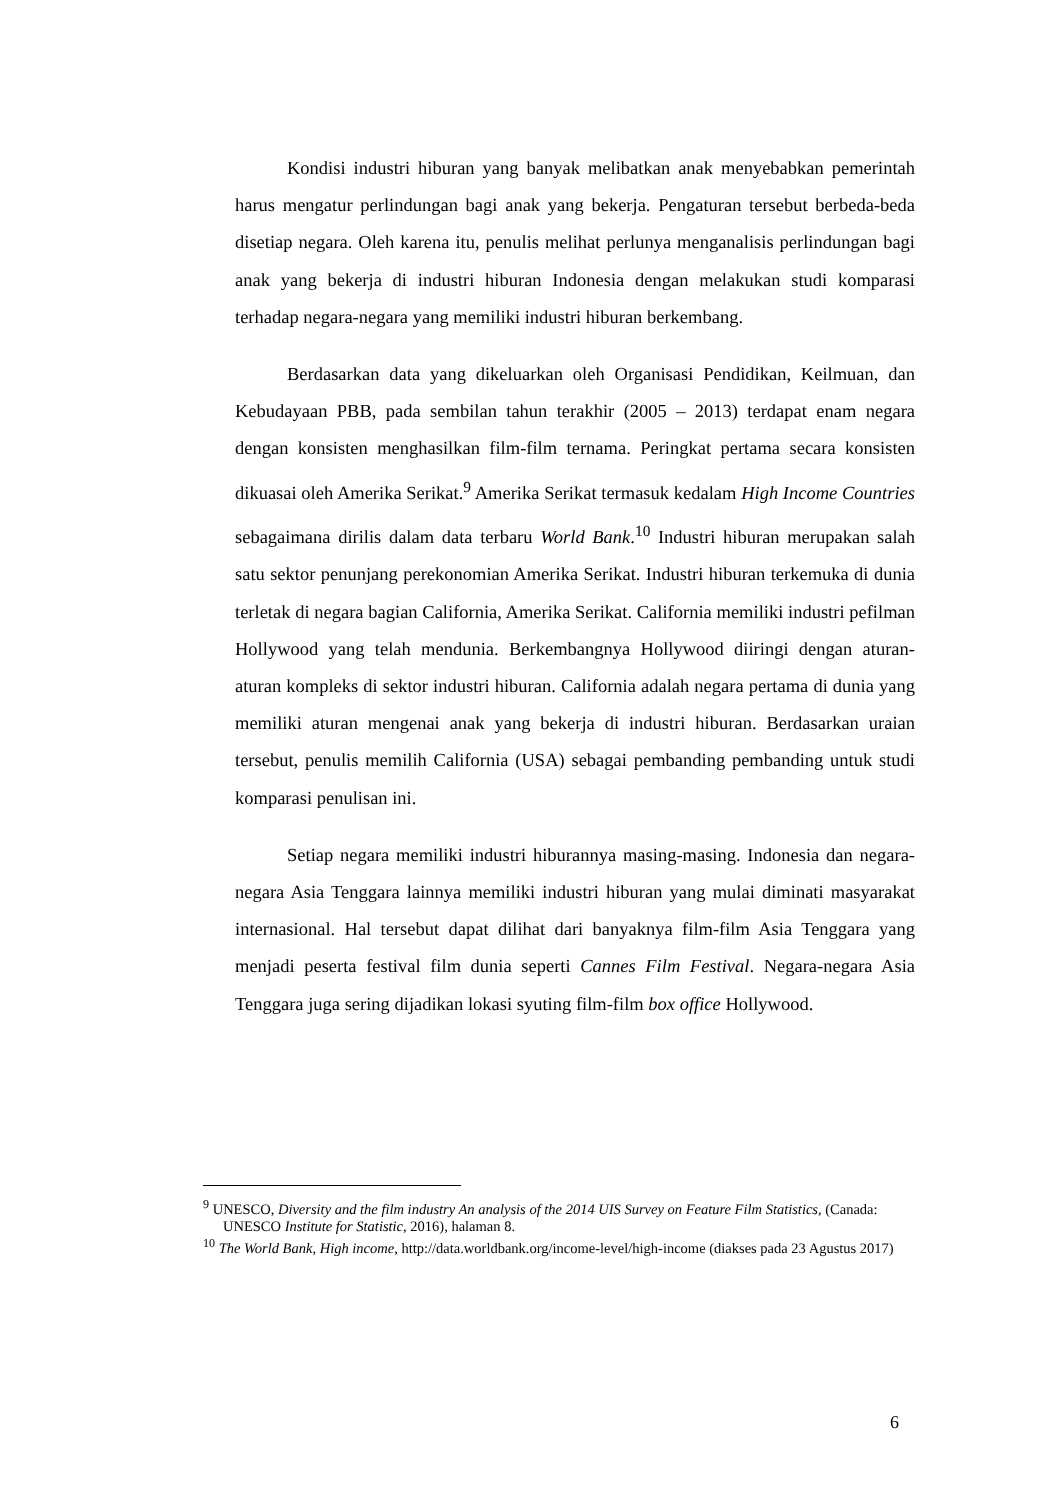Kondisi industri hiburan yang banyak melibatkan anak menyebabkan pemerintah harus mengatur perlindungan bagi anak yang bekerja. Pengaturan tersebut berbeda-beda disetiap negara. Oleh karena itu, penulis melihat perlunya menganalisis perlindungan bagi anak yang bekerja di industri hiburan Indonesia dengan melakukan studi komparasi terhadap negara-negara yang memiliki industri hiburan berkembang.
Berdasarkan data yang dikeluarkan oleh Organisasi Pendidikan, Keilmuan, dan Kebudayaan PBB, pada sembilan tahun terakhir (2005 – 2013) terdapat enam negara dengan konsisten menghasilkan film-film ternama. Peringkat pertama secara konsisten dikuasai oleh Amerika Serikat.<sup>9</sup> Amerika Serikat termasuk kedalam High Income Countries sebagaimana dirilis dalam data terbaru World Bank.<sup>10</sup> Industri hiburan merupakan salah satu sektor penunjang perekonomian Amerika Serikat. Industri hiburan terkemuka di dunia terletak di negara bagian California, Amerika Serikat. California memiliki industri pefilman Hollywood yang telah mendunia. Berkembangnya Hollywood diiringi dengan aturan-aturan kompleks di sektor industri hiburan. California adalah negara pertama di dunia yang memiliki aturan mengenai anak yang bekerja di industri hiburan. Berdasarkan uraian tersebut, penulis memilih California (USA) sebagai pembanding pembanding untuk studi komparasi penulisan ini.
Setiap negara memiliki industri hiburannya masing-masing. Indonesia dan negara-negara Asia Tenggara lainnya memiliki industri hiburan yang mulai diminati masyarakat internasional. Hal tersebut dapat dilihat dari banyaknya film-film Asia Tenggara yang menjadi peserta festival film dunia seperti Cannes Film Festival. Negara-negara Asia Tenggara juga sering dijadikan lokasi syuting film-film box office Hollywood.
<sup>9</sup> UNESCO, Diversity and the film industry An analysis of the 2014 UIS Survey on Feature Film Statistics, (Canada: UNESCO Institute for Statistic, 2016), halaman 8.
<sup>10</sup> The World Bank, High income, http://data.worldbank.org/income-level/high-income (diakses pada 23 Agustus 2017)
6